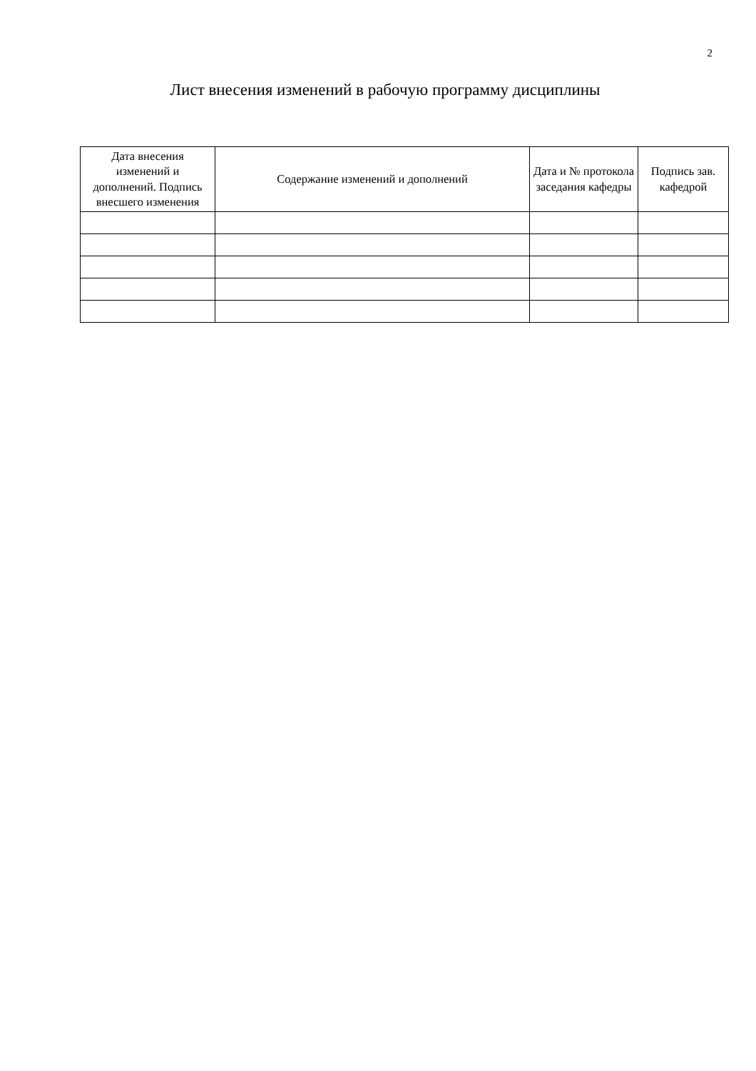2
Лист внесения изменений в рабочую программу дисциплины
| Дата внесения изменений и дополнений. Подпись внесшего изменения | Содержание изменений и дополнений | Дата и № протокола заседания кафедры | Подпись зав. кафедрой |
| --- | --- | --- | --- |